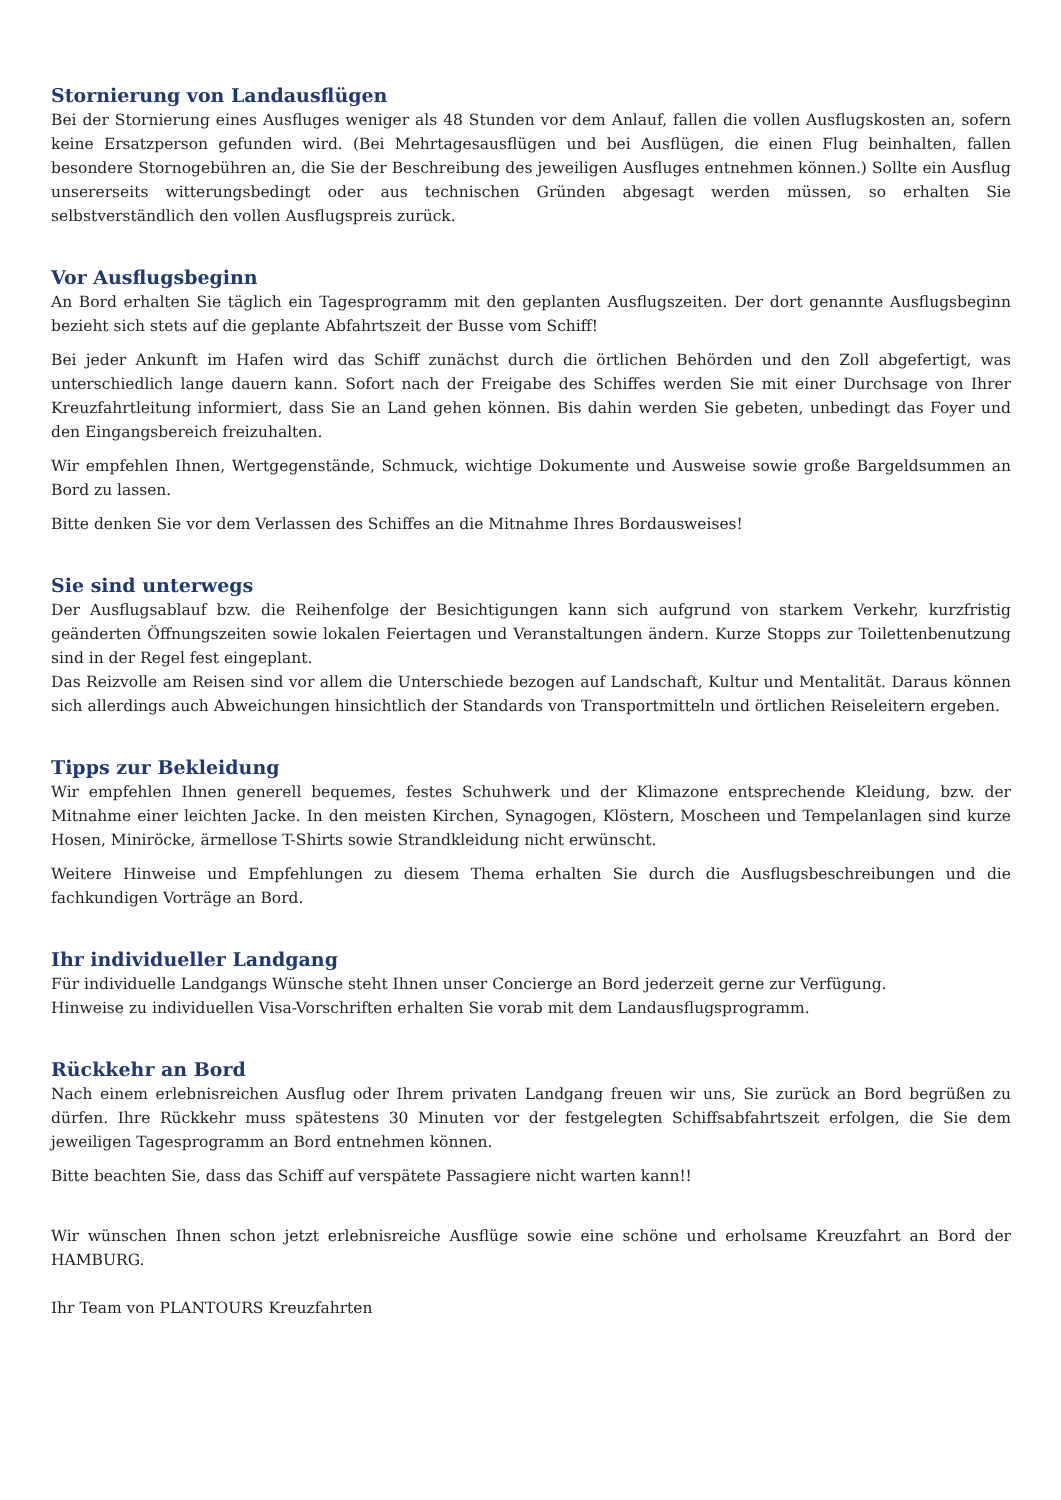Stornierung von Landausflügen
Bei der Stornierung eines Ausfluges weniger als 48 Stunden vor dem Anlauf, fallen die vollen Ausflugskosten an, sofern keine Ersatzperson gefunden wird. (Bei Mehrtagesausflügen und bei Ausflügen, die einen Flug beinhalten, fallen besondere Stornogebühren an, die Sie der Beschreibung des jeweiligen Ausfluges entnehmen können.) Sollte ein Ausflug unsererseits witterungsbedingt oder aus technischen Gründen abgesagt werden müssen, so erhalten Sie selbstverständlich den vollen Ausflugspreis zurück.
Vor Ausflugsbeginn
An Bord erhalten Sie täglich ein Tagesprogramm mit den geplanten Ausflugszeiten. Der dort genannte Ausflugsbeginn bezieht sich stets auf die geplante Abfahrtszeit der Busse vom Schiff!
Bei jeder Ankunft im Hafen wird das Schiff zunächst durch die örtlichen Behörden und den Zoll abgefertigt, was unterschiedlich lange dauern kann. Sofort nach der Freigabe des Schiffes werden Sie mit einer Durchsage von Ihrer Kreuzfahrtleitung informiert, dass Sie an Land gehen können. Bis dahin werden Sie gebeten, unbedingt das Foyer und den Eingangsbereich freizuhalten.
Wir empfehlen Ihnen, Wertgegenstände, Schmuck, wichtige Dokumente und Ausweise sowie große Bargeldsummen an Bord zu lassen.
Bitte denken Sie vor dem Verlassen des Schiffes an die Mitnahme Ihres Bordausweises!
Sie sind unterwegs
Der Ausflugsablauf bzw. die Reihenfolge der Besichtigungen kann sich aufgrund von starkem Verkehr, kurzfristig geänderten Öffnungszeiten sowie lokalen Feiertagen und Veranstaltungen ändern. Kurze Stopps zur Toilettenbenutzung sind in der Regel fest eingeplant.
Das Reizvolle am Reisen sind vor allem die Unterschiede bezogen auf Landschaft, Kultur und Mentalität. Daraus können sich allerdings auch Abweichungen hinsichtlich der Standards von Transportmitteln und örtlichen Reiseleitern ergeben.
Tipps zur Bekleidung
Wir empfehlen Ihnen generell bequemes, festes Schuhwerk und der Klimazone entsprechende Kleidung, bzw. der Mitnahme einer leichten Jacke. In den meisten Kirchen, Synagogen, Klöstern, Moscheen und Tempelanlagen sind kurze Hosen, Miniröcke, ärmellose T-Shirts sowie Strandkleidung nicht erwünscht.
Weitere Hinweise und Empfehlungen zu diesem Thema erhalten Sie durch die Ausflugsbeschreibungen und die fachkundigen Vorträge an Bord.
Ihr individueller Landgang
Für individuelle Landgangs Wünsche steht Ihnen unser Concierge an Bord jederzeit gerne zur Verfügung.
Hinweise zu individuellen Visa-Vorschriften erhalten Sie vorab mit dem Landausflugsprogramm.
Rückkehr an Bord
Nach einem erlebnisreichen Ausflug oder Ihrem privaten Landgang freuen wir uns, Sie zurück an Bord begrüßen zu dürfen. Ihre Rückkehr muss spätestens 30 Minuten vor der festgelegten Schiffsabfahrtszeit erfolgen, die Sie dem jeweiligen Tagesprogramm an Bord entnehmen können.
Bitte beachten Sie, dass das Schiff auf verspätete Passagiere nicht warten kann!!
Wir wünschen Ihnen schon jetzt erlebnisreiche Ausflüge sowie eine schöne und erholsame Kreuzfahrt an Bord der HAMBURG.
Ihr Team von PLANTOURS Kreuzfahrten